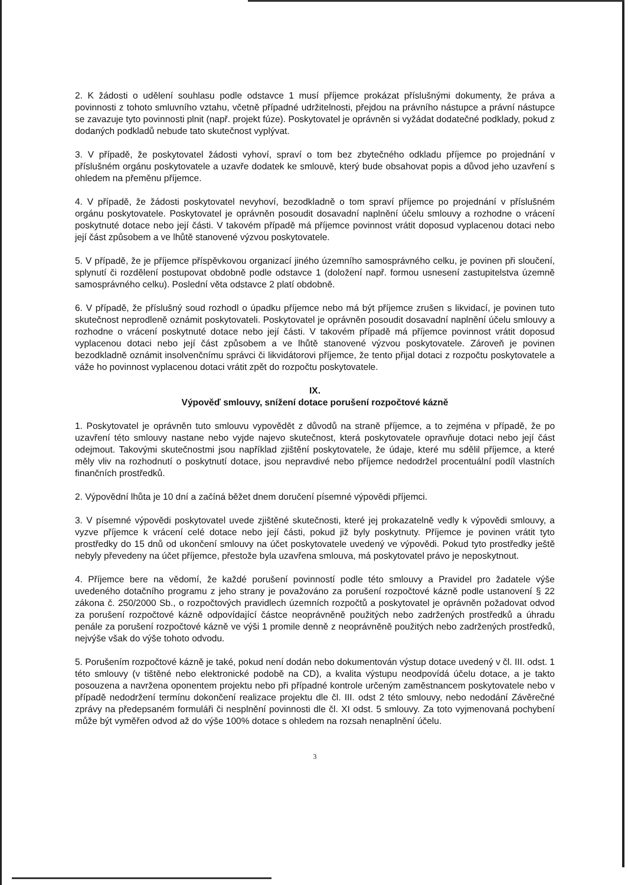2. K žádosti o udělení souhlasu podle odstavce 1 musí příjemce prokázat příslušnými dokumenty, že práva a povinnosti z tohoto smluvního vztahu, včetně případné udržitelnosti, přejdou na právního nástupce a právní nástupce se zavazuje tyto povinnosti plnit (např. projekt fúze). Poskytovatel je oprávněn si vyžádat dodatečné podklady, pokud z dodaných podkladů nebude tato skutečnost vyplývat.
3. V případě, že poskytovatel žádosti vyhoví, spraví o tom bez zbytečného odkladu příjemce po projednání v příslušném orgánu poskytovatele a uzavře dodatek ke smlouvě, který bude obsahovat popis a důvod jeho uzavření s ohledem na přeměnu příjemce.
4. V případě, že žádosti poskytovatel nevyhoví, bezodkladně o tom spraví příjemce po projednání v příslušném orgánu poskytovatele. Poskytovatel je oprávněn posoudit dosavadní naplnění účelu smlouvy a rozhodne o vrácení poskytnuté dotace nebo její části. V takovém případě má příjemce povinnost vrátit doposud vyplacenou dotaci nebo její část způsobem a ve lhůtě stanovené výzvou poskytovatele.
5. V případě, že je příjemce příspěvkovou organizací jiného územního samosprávného celku, je povinen při sloučení, splynutí či rozdělení postupovat obdobně podle odstavce 1 (doložení např. formou usnesení zastupitelstva územně samosprávného celku). Poslední věta odstavce 2 platí obdobně.
6. V případě, že příslušný soud rozhodl o úpadku příjemce nebo má být příjemce zrušen s likvidací, je povinen tuto skutečnost neprodleně oznámit poskytovateli. Poskytovatel je oprávněn posoudit dosavadní naplnění účelu smlouvy a rozhodne o vrácení poskytnuté dotace nebo její části. V takovém případě má příjemce povinnost vrátit doposud vyplacenou dotaci nebo její část způsobem a ve lhůtě stanovené výzvou poskytovatele. Zároveň je povinen bezodkladně oznámit insolvenčnímu správci či likvidátorovi příjemce, že tento přijal dotaci z rozpočtu poskytovatele a váže ho povinnost vyplacenou dotaci vrátit zpět do rozpočtu poskytovatele.
IX.
Výpověď smlouvy, snížení dotace porušení rozpočtové kázně
1. Poskytovatel je oprávněn tuto smlouvu vypovědět z důvodů na straně příjemce, a to zejména v případě, že po uzavření této smlouvy nastane nebo vyjde najevo skutečnost, která poskytovatele opravňuje dotaci nebo její část odejmout. Takovými skutečnostmi jsou například zjištění poskytovatele, že údaje, které mu sdělil příjemce, a které měly vliv na rozhodnutí o poskytnutí dotace, jsou nepravdivé nebo příjemce nedodržel procentuální podíl vlastních finančních prostředků.
2. Výpovědní lhůta je 10 dní a začíná běžet dnem doručení písemné výpovědi příjemci.
3. V písemné výpovědi poskytovatel uvede zjištěné skutečnosti, které jej prokazatelně vedly k výpovědi smlouvy, a vyzve příjemce k vrácení celé dotace nebo její části, pokud již byly poskytnuty. Příjemce je povinen vrátit tyto prostředky do 15 dnů od ukončení smlouvy na účet poskytovatele uvedený ve výpovědi. Pokud tyto prostředky ještě nebyly převedeny na účet příjemce, přestože byla uzavřena smlouva, má poskytovatel právo je neposkytnout.
4. Příjemce bere na vědomí, že každé porušení povinností podle této smlouvy a Pravidel pro žadatele výše uvedeného dotačního programu z jeho strany je považováno za porušení rozpočtové kázně podle ustanovení § 22 zákona č. 250/2000 Sb., o rozpočtových pravidlech územních rozpočtů a poskytovatel je oprávněn požadovat odvod za porušení rozpočtové kázně odpovídající částce neoprávněně použitých nebo zadržených prostředků a úhradu penále za porušení rozpočtové kázně ve výši 1 promile denně z neoprávněně použitých nebo zadržených prostředků, nejvýše však do výše tohoto odvodu.
5. Porušením rozpočtové kázně je také, pokud není dodán nebo dokumentován výstup dotace uvedený v čl. III. odst. 1 této smlouvy (v tištěné nebo elektronické podobě na CD), a kvalita výstupu neodpovídá účelu dotace, a je takto posouzena a navržena oponentem projektu nebo při případné kontrole určeným zaměstnancem poskytovatele nebo v případě nedodržení termínu dokončení realizace projektu dle čl. III. odst 2 této smlouvy, nebo nedodání Závěrečné zprávy na předepsaném formuláři či nesplnění povinnosti dle čl. XI odst. 5 smlouvy. Za toto vyjmenovaná pochybení může být vyměřen odvod až do výše 100% dotace s ohledem na rozsah nenaplnění účelu.
3